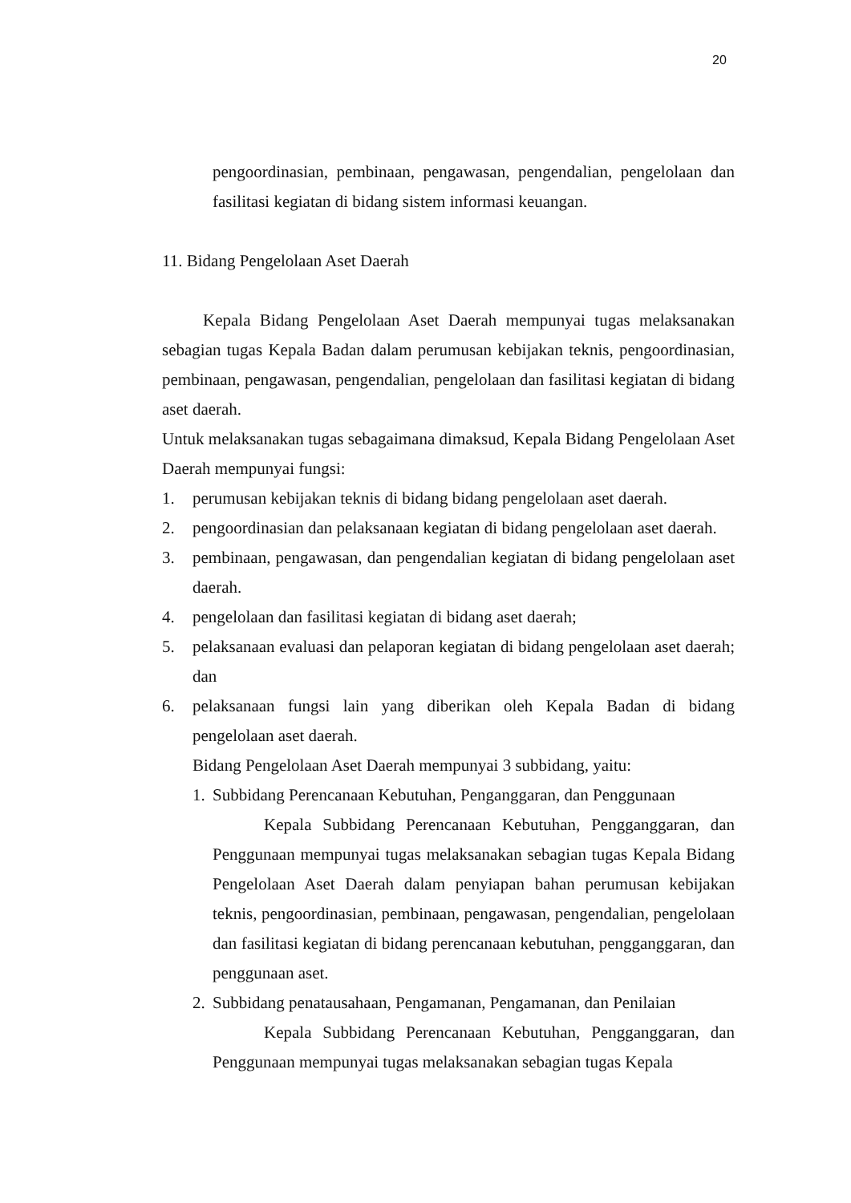20
pengoordinasian, pembinaan, pengawasan, pengendalian, pengelolaan dan fasilitasi kegiatan di bidang sistem informasi keuangan.
11. Bidang Pengelolaan Aset Daerah
Kepala Bidang Pengelolaan Aset Daerah mempunyai tugas melaksanakan sebagian tugas Kepala Badan dalam perumusan kebijakan teknis, pengoordinasian, pembinaan, pengawasan, pengendalian, pengelolaan dan fasilitasi kegiatan di bidang aset daerah.
Untuk melaksanakan tugas sebagaimana dimaksud, Kepala Bidang Pengelolaan Aset Daerah mempunyai fungsi:
1. perumusan kebijakan teknis di bidang bidang pengelolaan aset daerah.
2. pengoordinasian dan pelaksanaan kegiatan di bidang pengelolaan aset daerah.
3. pembinaan, pengawasan, dan pengendalian kegiatan di bidang pengelolaan aset daerah.
4. pengelolaan dan fasilitasi kegiatan di bidang aset daerah;
5. pelaksanaan evaluasi dan pelaporan kegiatan di bidang pengelolaan aset daerah; dan
6. pelaksanaan fungsi lain yang diberikan oleh Kepala Badan di bidang pengelolaan aset daerah.
Bidang Pengelolaan Aset Daerah mempunyai 3 subbidang, yaitu:
1. Subbidang Perencanaan Kebutuhan, Penganggaran, dan Penggunaan
Kepala Subbidang Perencanaan Kebutuhan, Pengganggaran, dan Penggunaan mempunyai tugas melaksanakan sebagian tugas Kepala Bidang Pengelolaan Aset Daerah dalam penyiapan bahan perumusan kebijakan teknis, pengoordinasian, pembinaan, pengawasan, pengendalian, pengelolaan dan fasilitasi kegiatan di bidang perencanaan kebutuhan, pengganggaran, dan penggunaan aset.
2. Subbidang penatausahaan, Pengamanan, Pengamanan, dan Penilaian
Kepala Subbidang Perencanaan Kebutuhan, Pengganggaran, dan Penggunaan mempunyai tugas melaksanakan sebagian tugas Kepala